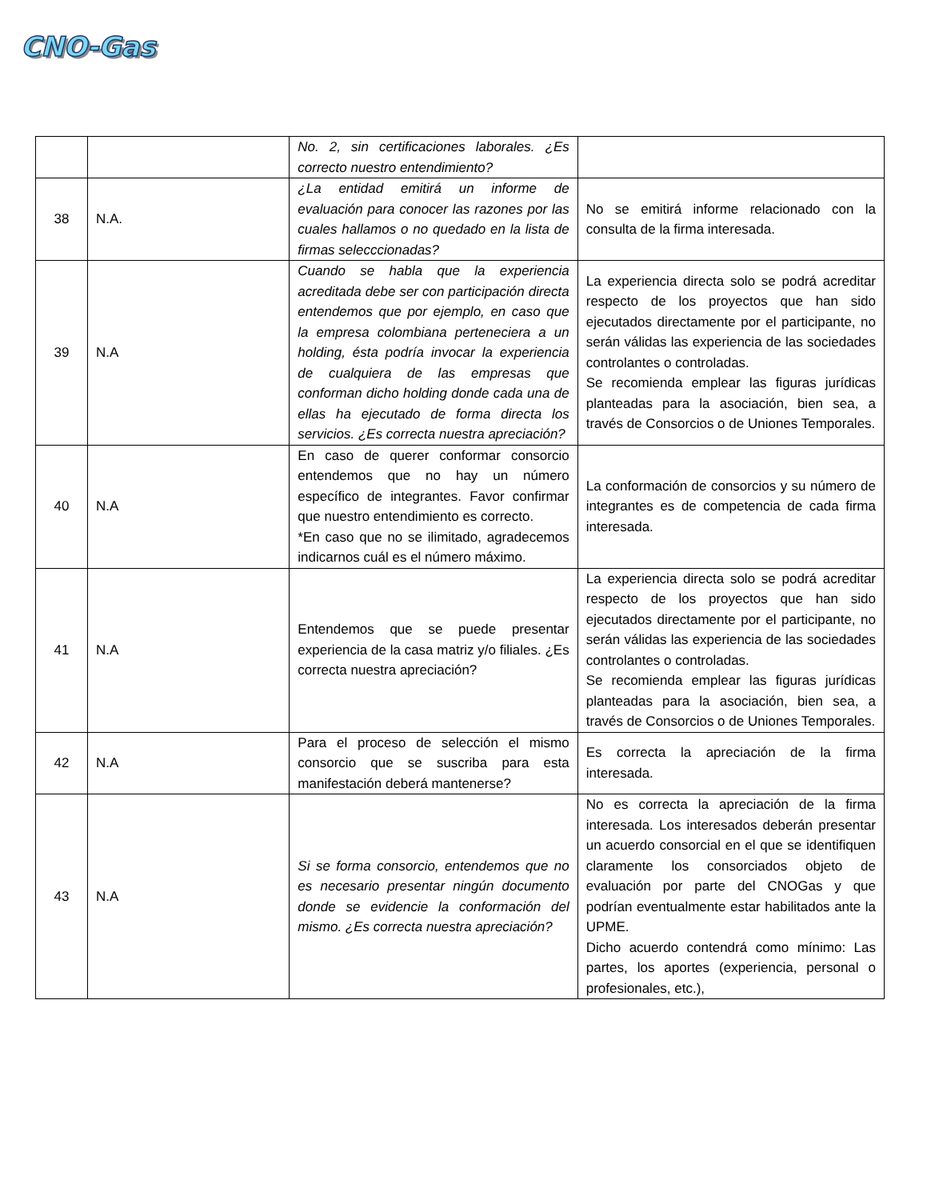CNO-Gas
| | | No. 2, sin certificaciones laborales. ¿Es correcto nuestro entendimiento? | |
| 38 | N.A. | ¿La entidad emitirá un informe de evaluación para conocer las razones por las cuales hallamos o no quedado en la lista de firmas selecccionadas? | No se emitirá informe relacionado con la consulta de la firma interesada. |
| 39 | N.A | Cuando se habla que la experiencia acreditada debe ser con participación directa entendemos que por ejemplo, en caso que la empresa colombiana perteneciera a un holding, ésta podría invocar la experiencia de cualquiera de las empresas que conforman dicho holding donde cada una de ellas ha ejecutado de forma directa los servicios. ¿Es correcta nuestra apreciación? | La experiencia directa solo se podrá acreditar respecto de los proyectos que han sido ejecutados directamente por el participante, no serán válidas las experiencia de las sociedades controlantes o controladas. Se recomienda emplear las figuras jurídicas planteadas para la asociación, bien sea, a través de Consorcios o de Uniones Temporales. |
| 40 | N.A | En caso de querer conformar consorcio entendemos que no hay un número específico de integrantes. Favor confirmar que nuestro entendimiento es correcto. *En caso que no se ilimitado, agradecemos indicarnos cuál es el número máximo. | La conformación de consorcios y su número de integrantes es de competencia de cada firma interesada. |
| 41 | N.A | Entendemos que se puede presentar experiencia de la casa matriz y/o filiales. ¿Es correcta nuestra apreciación? | La experiencia directa solo se podrá acreditar respecto de los proyectos que han sido ejecutados directamente por el participante, no serán válidas las experiencia de las sociedades controlantes o controladas. Se recomienda emplear las figuras jurídicas planteadas para la asociación, bien sea, a través de Consorcios o de Uniones Temporales. |
| 42 | N.A | Para el proceso de selección el mismo consorcio que se suscriba para esta manifestación deberá mantenerse? | Es correcta la apreciación de la firma interesada. |
| 43 | N.A | Si se forma consorcio, entendemos que no es necesario presentar ningún documento donde se evidencie la conformación del mismo. ¿Es correcta nuestra apreciación? | No es correcta la apreciación de la firma interesada. Los interesados deberán presentar un acuerdo consorcial en el que se identifiquen claramente los consorciados objeto de evaluación por parte del CNOGas y que podrían eventualmente estar habilitados ante la UPME. Dicho acuerdo contendrá como mínimo: Las partes, los aportes (experiencia, personal o profesionales, etc.), |